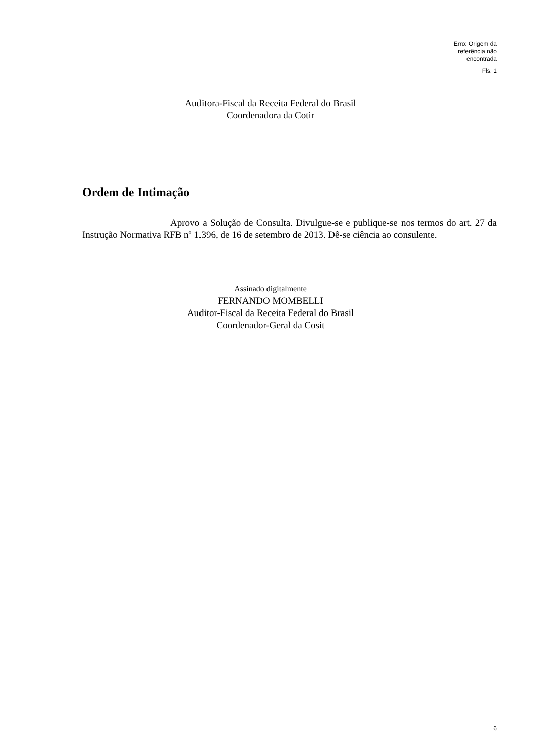Erro: Origem da
referência não
encontrada
Fls. 1
Auditora-Fiscal da Receita Federal do Brasil
Coordenadora da Cotir
Ordem de Intimação
Aprovo a Solução de Consulta. Divulgue-se e publique-se nos termos do art. 27 da Instrução Normativa RFB nº 1.396, de 16 de setembro de 2013. Dê-se ciência ao consulente.
Assinado digitalmente
FERNANDO MOMBELLI
Auditor-Fiscal da Receita Federal do Brasil
Coordenador-Geral da Cosit
6